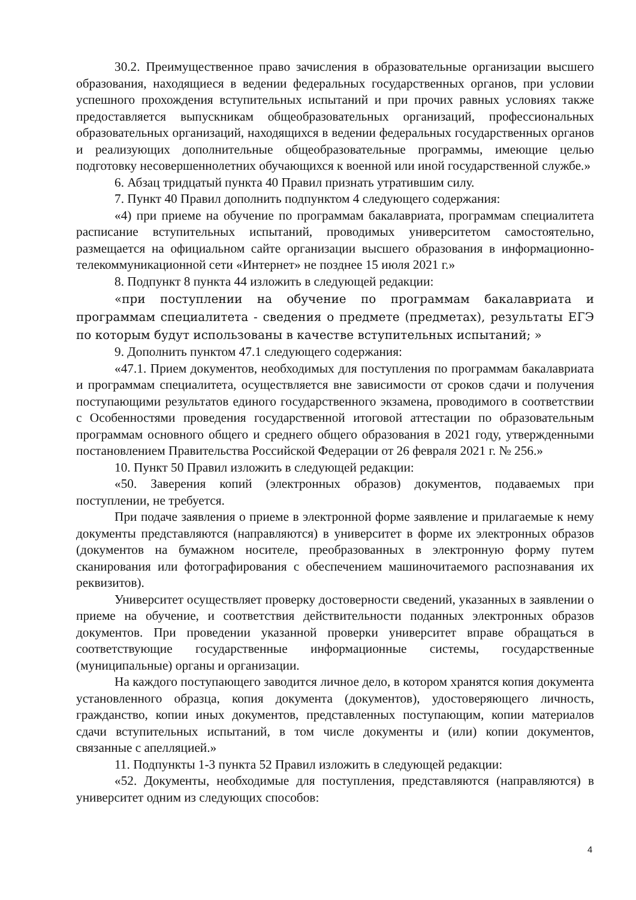30.2. Преимущественное право зачисления в образовательные организации высшего образования, находящиеся в ведении федеральных государственных органов, при условии успешного прохождения вступительных испытаний и при прочих равных условиях также предоставляется выпускникам общеобразовательных организаций, профессиональных образовательных организаций, находящихся в ведении федеральных государственных органов и реализующих дополнительные общеобразовательные программы, имеющие целью подготовку несовершеннолетних обучающихся к военной или иной государственной службе.»
6. Абзац тридцатый пункта 40 Правил признать утратившим силу.
7. Пункт 40 Правил дополнить подпунктом 4 следующего содержания:
«4) при приеме на обучение по программам бакалавриата, программам специалитета расписание вступительных испытаний, проводимых университетом самостоятельно, размещается на официальном сайте организации высшего образования в информационно-телекоммуникационной сети «Интернет» не позднее 15 июля 2021 г.»
8. Подпункт 8 пункта 44 изложить в следующей редакции:
«при поступлении на обучение по программам бакалавриата и программам специалитета - сведения о предмете (предметах), результаты ЕГЭ по которым будут использованы в качестве вступительных испытаний; »
9. Дополнить пунктом 47.1 следующего содержания:
«47.1. Прием документов, необходимых для поступления по программам бакалавриата и программам специалитета, осуществляется вне зависимости от сроков сдачи и получения поступающими результатов единого государственного экзамена, проводимого в соответствии с Особенностями проведения государственной итоговой аттестации по образовательным программам основного общего и среднего общего образования в 2021 году, утвержденными постановлением Правительства Российской Федерации от 26 февраля 2021 г. № 256.»
10. Пункт 50 Правил изложить в следующей редакции:
«50. Заверения копий (электронных образов) документов, подаваемых при поступлении, не требуется.
При подаче заявления о приеме в электронной форме заявление и прилагаемые к нему документы представляются (направляются) в университет в форме их электронных образов (документов на бумажном носителе, преобразованных в электронную форму путем сканирования или фотографирования с обеспечением машиночитаемого распознавания их реквизитов).
Университет осуществляет проверку достоверности сведений, указанных в заявлении о приеме на обучение, и соответствия действительности поданных электронных образов документов. При проведении указанной проверки университет вправе обращаться в соответствующие государственные информационные системы, государственные (муниципальные) органы и организации.
На каждого поступающего заводится личное дело, в котором хранятся копия документа установленного образца, копия документа (документов), удостоверяющего личность, гражданство, копии иных документов, представленных поступающим, копии материалов сдачи вступительных испытаний, в том числе документы и (или) копии документов, связанные с апелляцией.»
11. Подпункты 1-3 пункта 52 Правил изложить в следующей редакции:
«52. Документы, необходимые для поступления, представляются (направляются) в университет одним из следующих способов:
4